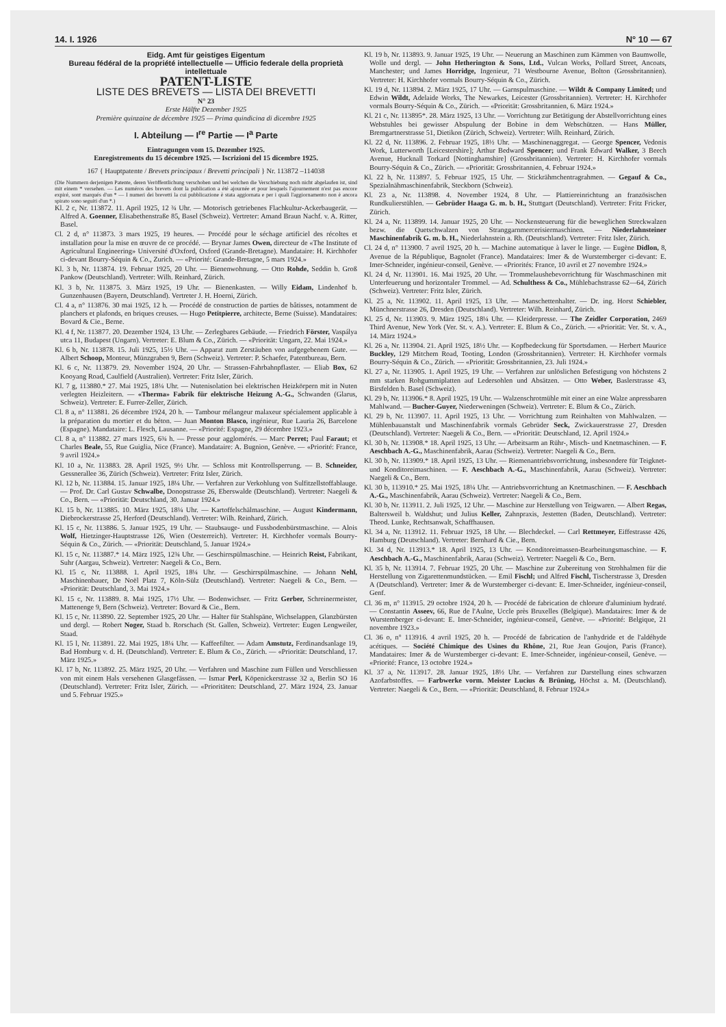14. I. 1926 N° 10 — 67
Eidg. Amt für geistiges Eigentum
Bureau fédéral de la propriété intellectuelle — Ufficio federale della proprietà intellettuale
PATENT-LISTE
LISTE DES BREVETS — LISTA DEI BREVETTI
N° 23
Erste Hälfte Dezember 1925
Première quinzaine de décembre 1925 — Prima quindicina di dicembre 1925
I. Abteilung — I<sup>re</sup> Partie — I<sup>a</sup> Parte
Eintragungen vom 15. Dezember 1925.
Enregistrements du 15 décembre 1925. — Iscrizioni del 15 dicembre 1925.
167 { Hauptpatente / Brevets principaux / Brevetti principali } Nr. 113872 –114038
(Die Nummern derjenigen Patente, deren Veröffentlichung verschoben und bei welchen die Verschiebung noch nicht abgelaufen ist, sind mit einem * versehen. — Les numéros des brevets dont la publication a été ajournée et pour lesquels l'ajournement n'est pas encore expiré, sont marqués d'un * — I numeri dei brevetti la cui pubblicazione è stata aggiornata e per i quali l'aggiornamento non è ancora spirato sono seguiti d'un *.)
Kl. 2 c, Nr. 113872. 11. April 1925, 12 ¾ Uhr. — Motorisch getriebenes Flachkultur-Ackerbaugerät. — Alfred A. Goenner, Elisabethenstraße 85, Basel (Schweiz). Vertreter: Amand Braun Nachf. v. A. Ritter, Basel.
Cl. 2 d, n° 113873. 3 mars 1925, 19 heures. — Procédé pour le séchage artificiel des récoltes et installation pour la mise en œuvre de ce procédé. — Brynar James Owen, directeur de «The Institute of Agricultural Engineering» Université d'Oxford, Oxford (Grande-Bretagne). Mandataire: H. Kirchhofer ci-devant Bourry-Séquin & Co., Zurich. — «Priorité: Grande-Bretagne, 5 mars 1924.»
Kl. 3 b, Nr. 113874. 19. Februar 1925, 20 Uhr. — Bienenwohnung. — Otto Rohde, Seddin b. Groß Pankow (Deutschland). Vertreter: Wilh. Reinhard, Zürich.
Kl. 3 b, Nr. 113875. 3. März 1925, 19 Uhr. — Bienenkasten. — Willy Eidam, Lindenhof b. Gunzenhausen (Bayern, Deutschland). Vertreter J. H. Hoerni, Zürich.
Cl. 4 a, n° 113876. 30 mai 1925, 12 h. — Procédé de construction de parties de bâtisses, notamment de planchers et plafonds, en briques creuses. — Hugo Petitpierre, architecte, Berne (Suisse). Mandataires: Bovard & Cie., Berne.
Kl. 4 f, Nr. 113877. 20. Dezember 1924, 13 Uhr. — Zerlegbares Gebäude. — Friedrich Förster, Vaspálya utca 11, Budapest (Ungarn). Vertreter: E. Blum & Co., Zürich. — «Priorität: Ungarn, 22. Mai 1924.»
Kl. 6 b, Nr. 113878. 15. Juli 1925, 15½ Uhr. — Apparat zum Zerstäuben von aufgegebenem Gute. — Albert Schoop, Monteur, Münzgraben 9, Bern (Schweiz). Vertreter: P. Schaefer, Patentbureau, Bern.
Kl. 6 c, Nr. 113879. 29. November 1924, 20 Uhr. — Strassen-Fahrbahnpflaster. — Eliab Box, 62 Kooyang Road, Caulfield (Australien). Vertreter: Fritz Isler, Zürich.
Kl. 7 g, 113880.* 27. Mai 1925, 18¼ Uhr. — Nutenisolation bei elektrischen Heizkörpern mit in Nuten verlegten Heizleitern. — «Therma» Fabrik für elektrische Heizung A.-G., Schwanden (Glarus, Schweiz). Vertreter: E. Furrer-Zeller, Zürich.
Cl. 8 a, n° 113881. 26 décembre 1924, 20 h. — Tambour mélangeur malaxeur spécialement applicable à la préparation du mortier et du béton. — Juan Monton Blasco, ingénieur, Rue Lauria 26, Barcelone (Espagne). Mandataire: L. Flesch, Lausanne. — «Priorité: Espagne, 29 décembre 1923.»
Cl. 8 a, n° 113882. 27 mars 1925, 6¾ h. — Presse pour agglomérés. — Marc Perret; Paul Faraut; et Charles Beale, 55, Rue Guiglia, Nice (France). Mandataire: A. Bugnion, Genève. — «Priorité: France, 9 avril 1924.»
Kl. 10 a, Nr. 113883. 28. April 1925, 9½ Uhr. — Schloss mit Kontrollsperrung. — B. Schneider, Gessnerallee 36, Zürich (Schweiz). Vertreter: Fritz Isler, Zürich.
Kl. 12 b, Nr. 113884. 15. Januar 1925, 18¼ Uhr. — Verfahren zur Verkohlung von Sulfitzellstoffablauge. — Prof. Dr. Carl Gustav Schwalbe, Donopstrasse 26, Eberswalde (Deutschland). Vertreter: Naegeli & Co., Bern. — «Priorität: Deutschland, 30. Januar 1924.»
Kl. 15 b, Nr. 113885. 10. März 1925, 18¼ Uhr. — Kartoffelschälmaschine. — August Kindermann, Diebrockerstrasse 25, Herford (Deutschland). Vertreter: Wilh. Reinhard, Zürich.
Kl. 15 c, Nr. 113886. 5. Januar 1925, 19 Uhr. — Staubsauge- und Fussbodenbürstmaschine. — Alois Wolf, Hietzinger-Hauptstrasse 126, Wien (Oesterreich). Vertreter: H. Kirchhofer vormals Bourry-Séquin & Co., Zürich. — «Priorität: Deutschland, 5. Januar 1924.»
Kl. 15 c, Nr. 113887.* 14. März 1925, 12¾ Uhr. — Geschirrspülmaschine. — Heinrich Reist, Fabrikant, Suhr (Aargau, Schweiz). Vertreter: Naegeli & Co., Bern.
Kl. 15 c, Nr. 113888. 1. April 1925, 18¼ Uhr. — Geschirrspülmaschine. — Johann Nehl, Maschinenbauer, De Noël Platz 7, Köln-Sülz (Deutschland). Vertreter: Naegeli & Co., Bern. — «Priorität: Deutschland, 3. Mai 1924.»
Kl. 15 c, Nr. 113889. 8. Mai 1925, 17½ Uhr. — Bodenwichser. — Fritz Gerber, Schreinermeister, Mattenenge 9, Bern (Schweiz). Vertreter: Bovard & Cie., Bern.
Kl. 15 c, Nr. 113890. 22. September 1925, 20 Uhr. — Halter für Stahlspäne, Wichselappen, Glanzbürsten und dergl. — Robert Noger, Staad b. Rorschach (St. Gallen, Schweiz). Vertreter: Eugen Lengweiler, Staad.
Kl. 15 l, Nr. 113891. 22. Mai 1925, 18¼ Uhr. — Kaffeefilter. — Adam Amstutz, Ferdinandsanlage 19, Bad Homburg v. d. H. (Deutschland). Vertreter: E. Blum & Co., Zürich. — «Priorität: Deutschland, 17. März 1925.»
Kl. 17 b, Nr. 113892. 25. März 1925, 20 Uhr. — Verfahren und Maschine zum Füllen und Verschliessen von mit einem Hals versehenen Glasgefässen. — Ismar Perl, Köpenickerstrasse 32 a, Berlin SO 16 (Deutschland). Vertreter: Fritz Isler, Zürich. — «Prioritäten: Deutschland, 27. März 1924, 23. Januar und 5. Februar 1925.»
Kl. 19 b, Nr. 113893. 9. Januar 1925, 19 Uhr. — Neuerung an Maschinen zum Kämmen von Baumwolle, Wolle und dergl. — John Hetherington & Sons, Ltd., Vulcan Works, Pollard Street, Ancoats, Manchester; und James Horridge, Ingenieur, 71 Westbourne Avenue, Bolton (Grossbritannien). Vertreter: H. Kirchhofer vormals Bourry-Séquin & Co., Zürich.
Kl. 19 d, Nr. 113894. 2. März 1925, 17 Uhr. — Garnspulmaschine. — Wildt & Company Limited; und Edwin Wildt, Adelaide Works, The Newarkes, Leicester (Grossbritannien). Vertreter: H. Kirchhofer vormals Bourry-Séquin & Co., Zürich. — «Priorität: Grossbritannien, 6. März 1924.»
Kl. 21 c, Nr. 113895*. 28. März 1925, 13 Uhr. — Vorrichtung zur Betätigung der Abstellvorrichtung eines Webstuhles bei gewisser Abspulung der Bobine in dem Webschützen. — Hans Müller, Bremgartnerstrasse 51, Dietikon (Zürich, Schweiz). Vertreter: Wilh. Reinhard, Zürich.
Kl. 22 d, Nr. 113896. 2. Februar 1925, 18½ Uhr. — Maschinenaggregat. — George Spencer, Vedonis Work, Lutterworth [Leicestershire]; Arthur Bedward Spencer; und Frank Edward Walker, 3 Beech Avenue, Hucknall Torkard [Nottinghamshire] (Grossbritannien). Vertreter: H. Kirchhofer vormals Bourry-Séquin & Co., Zürich. — «Priorität: Grossbritannien, 4. Februar 1924.»
Kl. 22 h, Nr. 113897. 5. Februar 1925, 15 Uhr. — Stickrähmchentragrahmen. — Gegauf & Co., Spezialnähmaschinenfabrik, Steckborn (Schweiz).
Kl. 23 a, Nr. 113898. 4. November 1924, 8 Uhr. — Plattiereinrichtung an französischen Rundkulierstühlen. — Gebrüder Haaga G. m. b. H., Stuttgart (Deutschland). Vertreter: Fritz Fricker, Zürich.
Kl. 24 a, Nr. 113899. 14. Januar 1925, 20 Uhr. — Nockensteuerung für die beweglichen Streckwalzen bezw. die Quetschwalzen von Stranggarnmercerisiermaschinen. — Niederlahnsteiner Maschinenfabrik G. m. b. H., Niederlahnstein a. Rh. (Deutschland). Vertreter: Fritz Isler, Zürich.
Cl. 24 d, n° 113900. 7 avril 1925, 20 h. — Machine automatique à laver le linge. — Eugène Didlon, 8, Avenue de la République, Bagnolet (France). Mandataires: Imer & de Wurstemberger ci-devant: E. Imer-Schneider, ingénieur-conseil, Genève. — «Priorités: France, 10 avril et 27 novembre 1924.»
Kl. 24 d, Nr. 113901. 16. Mai 1925, 20 Uhr. — Trommelaushebevorrichtung für Waschmaschinen mit Unterfeuerung und horizontaler Trommel. — Ad. Schulthess & Co., Mühlebachstrasse 62—64, Zürich (Schweiz). Vertreter: Fritz Isler, Zürich.
Kl. 25 a, Nr. 113902. 11. April 1925, 13 Uhr. — Manschettenhalter. — Dr. ing. Horst Schiebler, Münchnerstrasse 26, Dresden (Deutschland). Vertreter: Wilh. Reinhard, Zürich.
Kl. 25 d, Nr. 113903. 9. März 1925, 18¼ Uhr. — Kleiderpresse. — The Zeidler Corporation, 2469 Third Avenue, New York (Ver. St. v. A.). Vertreter: E. Blum & Co., Zürich. — «Priorität: Ver. St. v. A., 14. März 1924.»
Kl. 26 a, Nr. 113904. 21. April 1925, 18½ Uhr. — Kopfbedeckung für Sportsdamen. — Herbert Maurice Buckley, 129 Mitchem Road, Tooting, London (Grossbritannien). Vertreter: H. Kirchhofer vormals Bourry-Séquin & Co., Zürich. — «Priorität: Grossbritannien, 23. Juli 1924.»
Kl. 27 a, Nr. 113905. 1. April 1925, 19 Uhr. — Verfahren zur unlöslichen Befestigung von höchstens 2 mm starken Rohgummiplatten auf Ledersohlen und Absätzen. — Otto Weber, Baslerstrasse 43, Birsfelden b. Basel (Schweiz).
Kl. 29 b, Nr. 113906.* 8. April 1925, 19 Uhr. — Walzenschrotmühle mit einer an eine Walze anpressbaren Mahlwand. — Bucher-Guyer, Niederweningen (Schweiz). Vertreter: E. Blum & Co., Zürich.
Kl. 29 b, Nr. 113907. 11. April 1925, 13 Uhr. — Vorrichtung zum Reinhalten von Mahlwalzen. — Mühlenbauanstalt und Maschinenfabrik vormals Gebrüder Seck, Zwickauerstrasse 27, Dresden (Deutschland). Vertreter: Naegeli & Co., Bern. — «Priorität: Deutschland, 12. April 1924.»
Kl. 30 b, Nr. 113908.* 18. April 1925, 13 Uhr. — Arbeitsarm an Rühr-, Misch- und Knetmaschinen. — F. Aeschbach A.-G., Maschinenfabrik, Aarau (Schweiz). Vertreter: Naegeli & Co., Bern.
Kl. 30 b, Nr. 113909.* 18. April 1925, 13 Uhr. — Riemenantriebsvorrichtung, insbesondere für Teigknet- und Konditoreimaschinen. — F. Aeschbach A.-G., Maschinenfabrik, Aarau (Schweiz). Vertreter: Naegeli & Co., Bern.
Kl. 30 b, 113910.* 25. Mai 1925, 18¼ Uhr. — Antriebsvorrichtung an Knetmaschinen. — F. Aeschbach A.-G., Maschinenfabrik, Aarau (Schweiz). Vertreter: Naegeli & Co., Bern.
Kl. 30 b, Nr. 113911. 2. Juli 1925, 12 Uhr. — Maschine zur Herstellung von Teigwaren. — Albert Regas, Baltersweil b. Waldshut; und Julius Keller, Zahnpraxis, Jestetten (Baden, Deutschland). Vertreter: Theod. Lunke, Rechtsanwalt, Schaffhausen.
Kl. 34 a, Nr. 113912. 11. Februar 1925, 18 Uhr. — Blechdeckel. — Carl Rettmeyer, Eiffestrasse 426, Hamburg (Deutschland). Vertreter: Bernhard & Cie., Bern.
Kl. 34 d, Nr. 113913.* 18. April 1925, 13 Uhr. — Konditoreimassen-Bearbeitungsmaschine. — F. Aeschbach A.-G., Maschinenfabrik, Aarau (Schweiz). Vertreter: Naegeli & Co., Bern.
Kl. 35 b, Nr. 113914. 7. Februar 1925, 20 Uhr. — Maschine zur Zubereitung von Strohhalmen für die Herstellung von Zigarettenmundstücken. — Emil Fischl; und Alfred Fischl, Tischerstrasse 3, Dresden A (Deutschland). Vertreter: Imer & de Wurstemberger ci-devant: E. Imer-Schneider, ingénieur-conseil, Genf.
Cl. 36 m, n° 113915. 29 octobre 1924, 20 h. — Procédé de fabrication de chlorure d'aluminium hydraté. — Constantin Asseev, 66, Rue de l'Aulne, Uccle près Bruxelles (Belgique). Mandataires: Imer & de Wurstemberger ci-devant: E. Imer-Schneider, ingénieur-conseil, Genève. — «Priorité: Belgique, 21 novembre 1923.»
Cl. 36 o, n° 113916. 4 avril 1925, 20 h. — Procédé de fabrication de l'anhydride et de l'aldéhyde acétiques. — Société Chimique des Usines du Rhône, 21, Rue Jean Goujon, Paris (France). Mandataires: Imer & de Wurstemberger ci-devant: E. Imer-Schneider, ingénieur-conseil, Genève. — «Priorité: France, 13 octobre 1924.»
Kl. 37 a, Nr. 113917. 28. Januar 1925, 18½ Uhr. — Verfahren zur Darstellung eines schwarzen Azofarbstoffes. — Farbwerke vorm. Meister Lucius & Brüning, Höchst a. M. (Deutschland). Vertreter: Naegeli & Co., Bern. — «Priorität: Deutschland, 8. Februar 1924.»